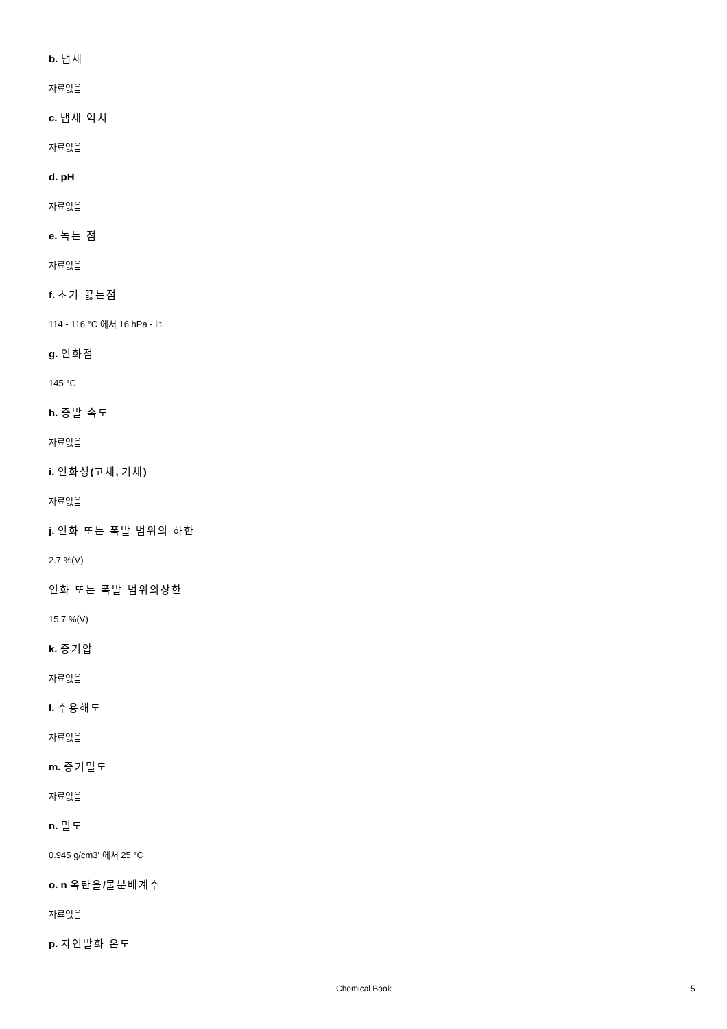b. 냄새
자료없음
c. 냄새 역치
자료없음
d. pH
자료없음
e. 녹는 점
자료없음
f. 초기 끓는점
114 - 116 °C 에서 16 hPa - lit.
g. 인화점
145 °C
h. 증발 속도
자료없음
i. 인화성(고체, 기체)
자료없음
j. 인화 또는 폭발 범위의 하한
2.7 %(V)
인화 또는 폭발 범위의상한
15.7 %(V)
k. 증기압
자료없음
l. 수용해도
자료없음
m. 증기밀도
자료없음
n. 밀도
0.945 g/cm3' 에서 25 °C
o. n 옥탄올/물분배계수
자료없음
p. 자연발화 온도
Chemical Book 5